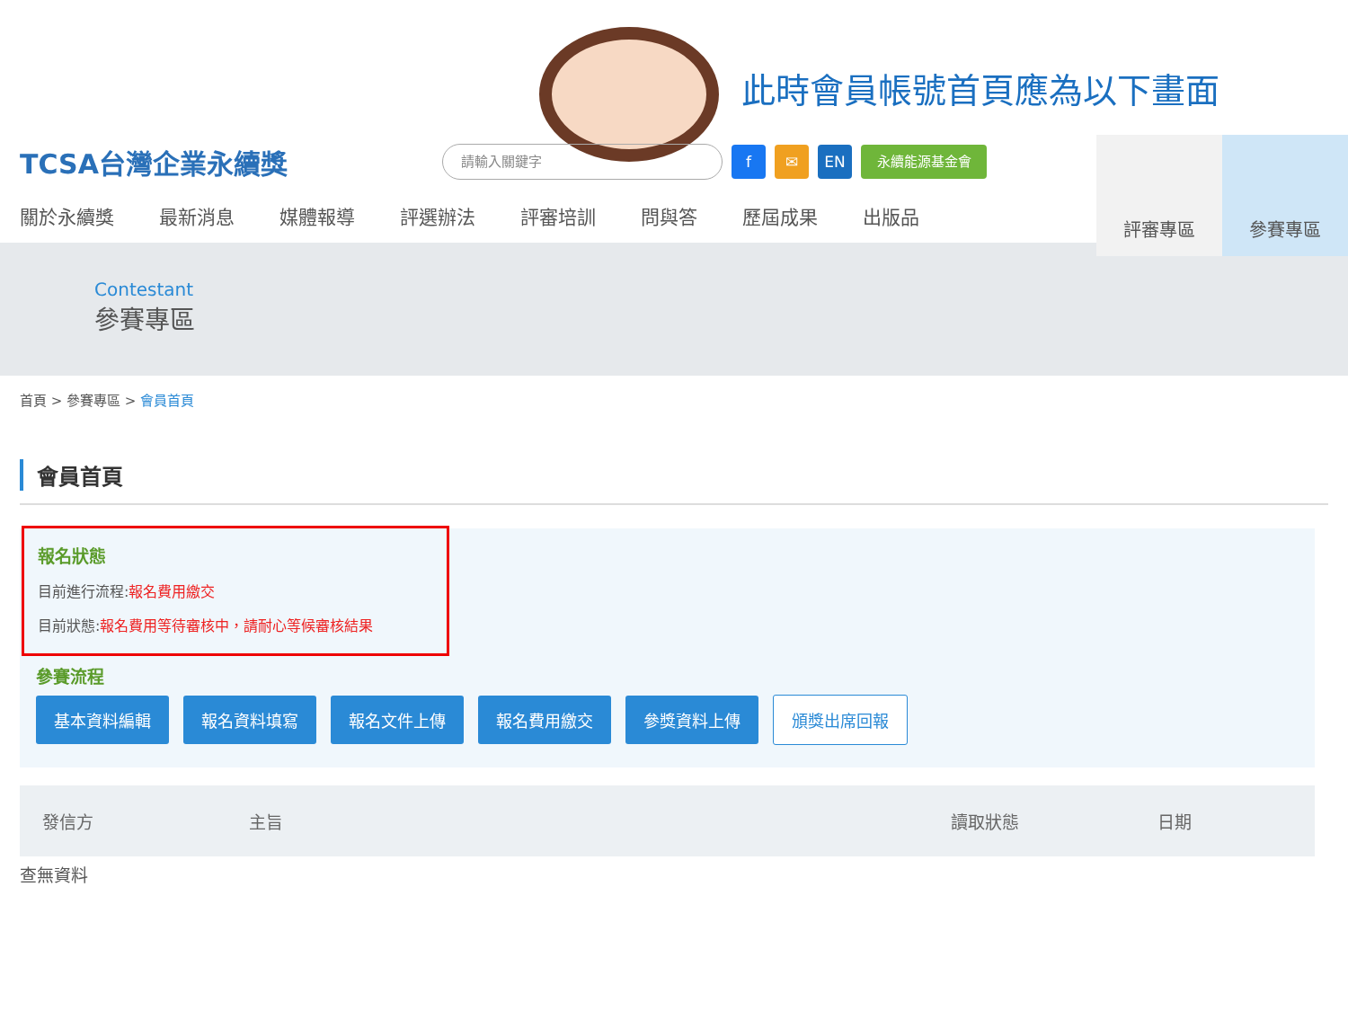此時會員帳號首頁應為以下畫面
TCSA台灣企業永續獎
請輸入關鍵字 f ✉ EN 永續能源基金會
評審專區 參賽專區
關於永續獎 最新消息 媒體報導 評選辦法 評審培訓 問與答 歷屆成果 出版品
Contestant
參賽專區
首頁 > 參賽專區 > 會員首頁
會員首頁
報名狀態
目前進行流程:報名費用繳交
目前狀態:報名費用等待審核中，請耐心等候審核結果
參賽流程
基本資料編輯 報名資料填寫 報名文件上傳 報名費用繳交 參獎資料上傳 頒獎出席回報
| 發信方 | 主旨 | 讀取狀態 | 日期 |
| --- | --- | --- | --- |
查無資料